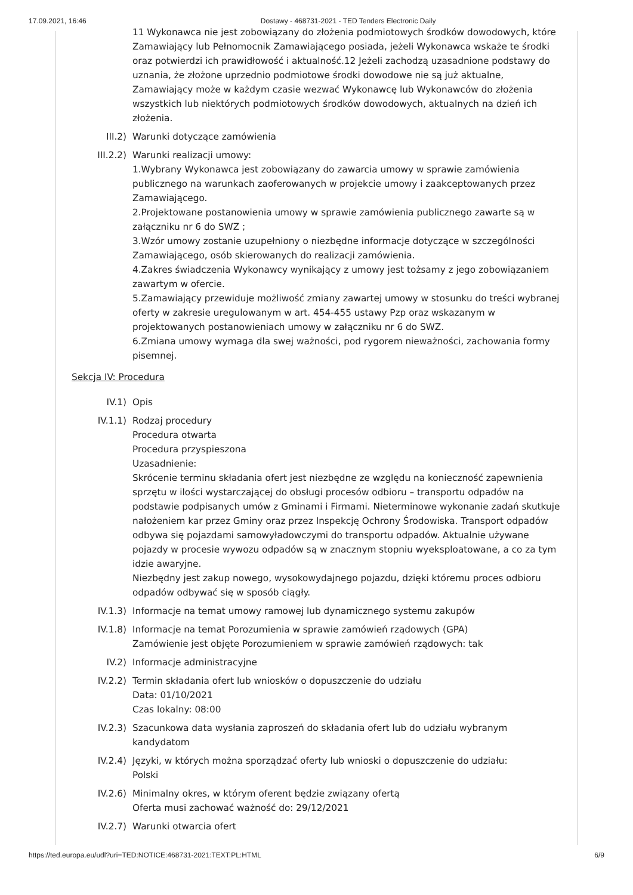17.09.2021, 16:46 Dostawy - 468731-2021 - TED Tenders Electronic Daily
11 Wykonawca nie jest zobowiązany do złożenia podmiotowych środków dowodowych, które Zamawiający lub Pełnomocnik Zamawiającego posiada, jeżeli Wykonawca wskaże te środki oraz potwierdzi ich prawidłowość i aktualność.12 Jeżeli zachodzą uzasadnione podstawy do uznania, że złożone uprzednio podmiotowe środki dowodowe nie są już aktualne, Zamawiający może w każdym czasie wezwać Wykonawcę lub Wykonawców do złożenia wszystkich lub niektórych podmiotowych środków dowodowych, aktualnych na dzień ich złożenia.
III.2) Warunki dotyczące zamówienia
III.2.2) Warunki realizacji umowy:
1.Wybrany Wykonawca jest zobowiązany do zawarcia umowy w sprawie zamówienia publicznego na warunkach zaoferowanych w projekcie umowy i zaakceptowanych przez Zamawiającego.
2.Projektowane postanowienia umowy w sprawie zamówienia publicznego zawarte są w załączniku nr 6 do SWZ ;
3.Wzór umowy zostanie uzupełniony o niezbędne informacje dotyczące w szczególności Zamawiającego, osób skierowanych do realizacji zamówienia.
4.Zakres świadczenia Wykonawcy wynikający z umowy jest tożsamy z jego zobowiązaniem zawartym w ofercie.
5.Zamawiający przewiduje możliwość zmiany zawartej umowy w stosunku do treści wybranej oferty w zakresie uregulowanym w art. 454-455 ustawy Pzp oraz wskazanym w projektowanych postanowieniach umowy w załączniku nr 6 do SWZ.
6.Zmiana umowy wymaga dla swej ważności, pod rygorem nieważności, zachowania formy pisemnej.
Sekcja IV: Procedura
IV.1) Opis
IV.1.1) Rodzaj procedury
Procedura otwarta
Procedura przyspieszona
Uzasadnienie:
Skrócenie terminu składania ofert jest niezbędne ze względu na konieczność zapewnienia sprzętu w ilości wystarczającej do obsługi procesów odbioru – transportu odpadów na podstawie podpisanych umów z Gminami i Firmami. Nieterminowe wykonanie zadań skutkuje nałożeniem kar przez Gminy oraz przez Inspekcję Ochrony Środowiska. Transport odpadów odbywa się pojazdami samowyładowczymi do transportu odpadów. Aktualnie używane pojazdy w procesie wywozu odpadów są w znacznym stopniu wyeksploatowane, a co za tym idzie awaryjne.
Niezbędny jest zakup nowego, wysokowydajnego pojazdu, dzięki któremu proces odbioru odpadów odbywać się w sposób ciągły.
IV.1.3) Informacje na temat umowy ramowej lub dynamicznego systemu zakupów
IV.1.8) Informacje na temat Porozumienia w sprawie zamówień rządowych (GPA)
Zamówienie jest objęte Porozumieniem w sprawie zamówień rządowych: tak
IV.2) Informacje administracyjne
IV.2.2) Termin składania ofert lub wniosków o dopuszczenie do udziału
Data: 01/10/2021
Czas lokalny: 08:00
IV.2.3) Szacunkowa data wysłania zaproszeń do składania ofert lub do udziału wybranym kandydatom
IV.2.4) Języki, w których można sporządzać oferty lub wnioski o dopuszczenie do udziału:
Polski
IV.2.6) Minimalny okres, w którym oferent będzie związany ofertą
Oferta musi zachować ważność do: 29/12/2021
IV.2.7) Warunki otwarcia ofert
https://ted.europa.eu/udl?uri=TED:NOTICE:468731-2021:TEXT:PL:HTML 6/9